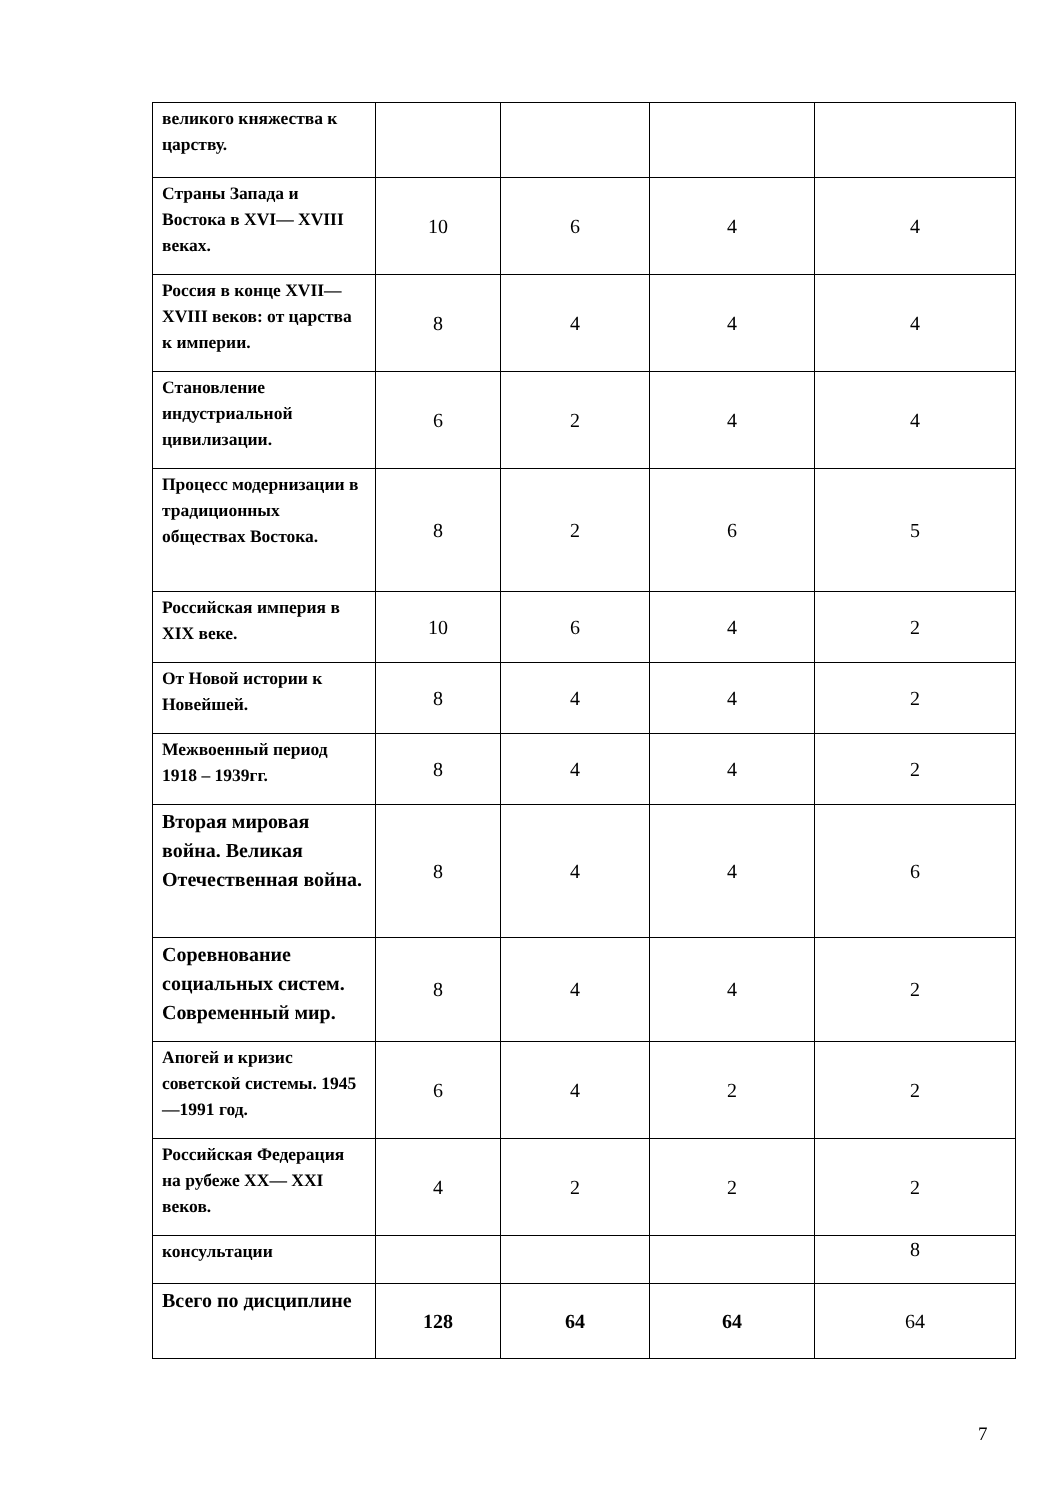| великого княжества к царству. | | | | |
| Страны Запада и Востока в XVI— XVIII веках. | 10 | 6 | 4 | 4 |
| Россия в конце XVII— XVIII веков: от царства к империи. | 8 | 4 | 4 | 4 |
| Становление индустриальной цивилизации. | 6 | 2 | 4 | 4 |
| Процесс модернизации в традиционных обществах Востока. | 8 | 2 | 6 | 5 |
| Российская империя в XIX веке. | 10 | 6 | 4 | 2 |
| От Новой истории к Новейшей. | 8 | 4 | 4 | 2 |
| Межвоенный период 1918 – 1939гг. | 8 | 4 | 4 | 2 |
| Вторая мировая война. Великая Отечественная война. | 8 | 4 | 4 | 6 |
| Соревнование социальных систем. Современный мир. | 8 | 4 | 4 | 2 |
| Апогей и кризис советской системы. 1945—1991 год. | 6 | 4 | 2 | 2 |
| Российская Федерация на рубеже XX— XXI веков. | 4 | 2 | 2 | 2 |
| консультации | | | | 8 |
| Всего по дисциплине | 128 | 64 | 64 | 64 |
7